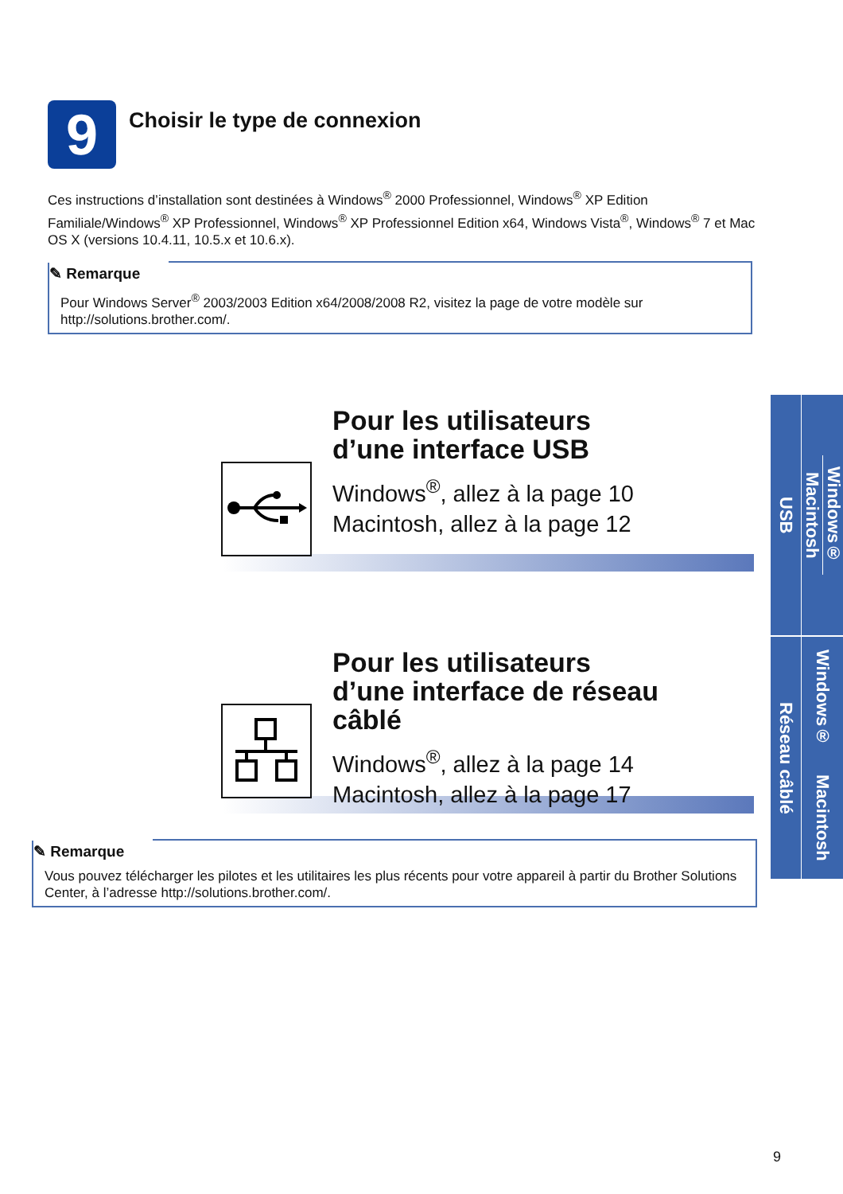9 Choisir le type de connexion
Ces instructions d’installation sont destinées à Windows<sup>®</sup> 2000 Professionnel, Windows<sup>®</sup> XP Edition Familiale/Windows<sup>®</sup> XP Professionnel, Windows<sup>®</sup> XP Professionnel Edition x64, Windows Vista<sup>®</sup>, Windows<sup>®</sup> 7 et Mac OS X (versions 10.4.11, 10.5.x et 10.6.x).
✎ Remarque
Pour Windows Server<sup>®</sup> 2003/2003 Edition x64/2008/2008 R2, visitez la page de votre modèle sur http://solutions.brother.com/.
Pour les utilisateurs d’une interface USB
Windows<sup>®</sup>, allez à la page 10
Macintosh, allez à la page 12
Pour les utilisateurs d’une interface de réseau câblé
Windows<sup>®</sup>, allez à la page 14
Macintosh, allez à la page 17
✎ Remarque
Vous pouvez télécharger les pilotes et les utilitaires les plus récents pour votre appareil à partir du Brother Solutions Center, à l’adresse http://solutions.brother.com/.
USB
Windows®
Macintosh
Réseau câblé
Windows® Macintosh
9